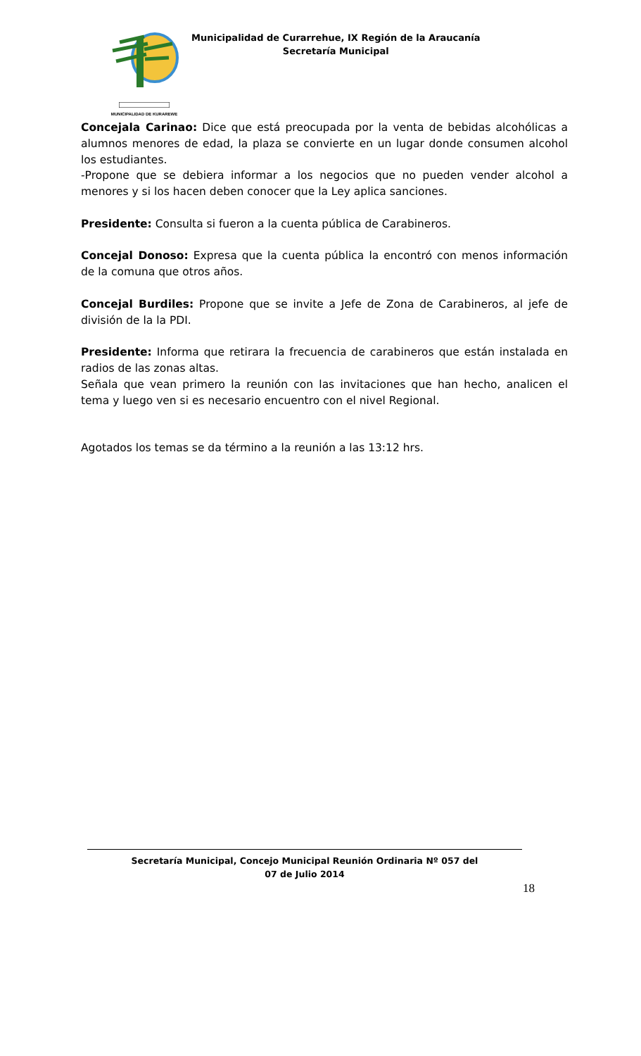MUNICIPALIDAD DE KURAREWE
Municipalidad de Curarrehue, IX Región de la Araucanía
Secretaría Municipal
Concejala Carinao: Dice que está preocupada por la venta de bebidas alcohólicas a alumnos menores de edad, la plaza se convierte en un lugar donde consumen alcohol los estudiantes.
-Propone que se debiera informar a los negocios que no pueden vender alcohol a menores y si los hacen deben conocer que la Ley aplica sanciones.
Presidente: Consulta si fueron a la cuenta pública de Carabineros.
Concejal Donoso: Expresa que la cuenta pública la encontró con menos información de la comuna que otros años.
Concejal Burdiles: Propone que se invite a Jefe de Zona de Carabineros, al jefe de división de la la PDI.
Presidente: Informa que retirara la frecuencia de carabineros que están instalada en radios de las zonas altas.
Señala que vean primero la reunión con las invitaciones que han hecho, analicen el tema y luego ven si es necesario encuentro con el nivel Regional.
Agotados los temas se da término a la reunión a las 13:12 hrs.
Secretaría Municipal, Concejo Municipal Reunión Ordinaria Nº 057 del
07 de Julio 2014
18